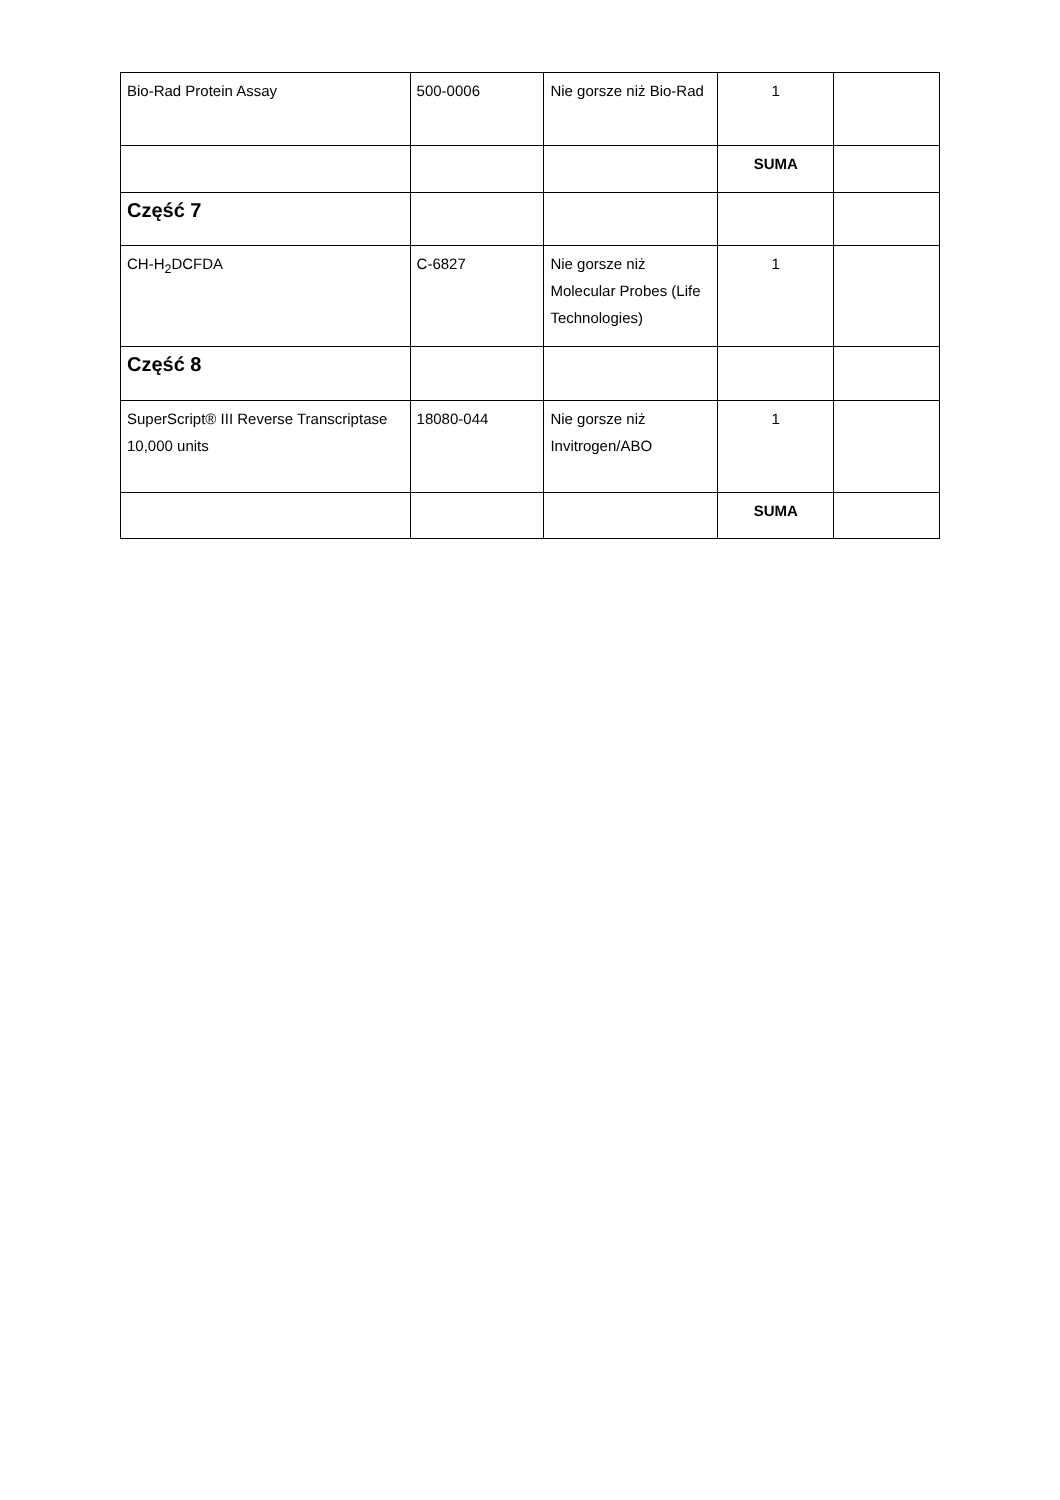| Bio-Rad Protein Assay | 500-0006 | Nie gorsze niż Bio-Rad | 1 | |
| | | | SUMA | |
| Część 7 | | | | |
| CH-H<sub>2</sub>DCFDA | C-6827 | Nie gorsze niż Molecular Probes (Life Technologies) | 1 | |
| Część 8 | | | | |
| SuperScript® III Reverse Transcriptase 10,000 units | 18080-044 | Nie gorsze niż Invitrogen/ABO | 1 | |
| | | | SUMA | |